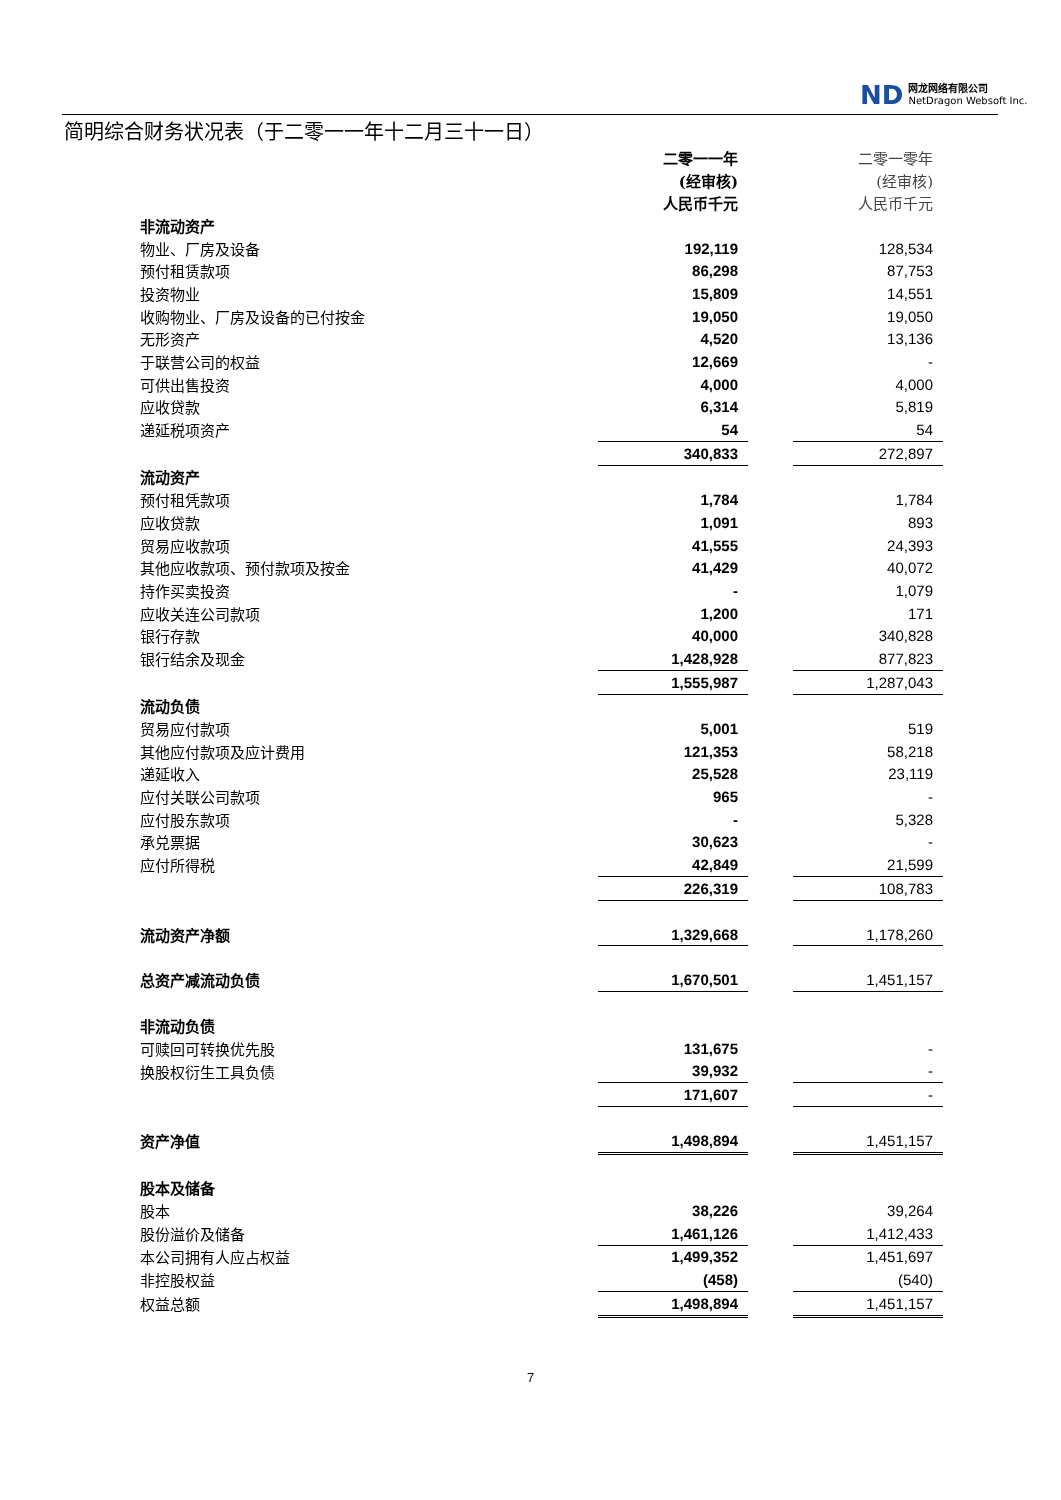ND 网龙网络有限公司
NetDragon Websoft Inc.
简明综合财务状况表（于二零一一年十二月三十一日）
| | 二零一一年 | | 二零一零年 |
| | (经审核) | | (经审核) |
| | 人民币千元 | | 人民币千元 |
| 非流动资产 | | | |
| 物业、厂房及设备 | 192,119 | | 128,534 |
| 预付租赁款项 | 86,298 | | 87,753 |
| 投资物业 | 15,809 | | 14,551 |
| 收购物业、厂房及设备的已付按金 | 19,050 | | 19,050 |
| 无形资产 | 4,520 | | 13,136 |
| 于联营公司的权益 | 12,669 | | - |
| 可供出售投资 | 4,000 | | 4,000 |
| 应收贷款 | 6,314 | | 5,819 |
| 递延税项资产 | 54 | | 54 |
| | 340,833 | | 272,897 |
| 流动资产 | | | |
| 预付租凭款项 | 1,784 | | 1,784 |
| 应收贷款 | 1,091 | | 893 |
| 贸易应收款项 | 41,555 | | 24,393 |
| 其他应收款项、预付款项及按金 | 41,429 | | 40,072 |
| 持作买卖投资 | - | | 1,079 |
| 应收关连公司款项 | 1,200 | | 171 |
| 银行存款 | 40,000 | | 340,828 |
| 银行结余及现金 | 1,428,928 | | 877,823 |
| | 1,555,987 | | 1,287,043 |
| 流动负债 | | | |
| 贸易应付款项 | 5,001 | | 519 |
| 其他应付款项及应计费用 | 121,353 | | 58,218 |
| 递延收入 | 25,528 | | 23,119 |
| 应付关联公司款项 | 965 | | - |
| 应付股东款项 | - | | 5,328 |
| 承兑票据 | 30,623 | | - |
| 应付所得税 | 42,849 | | 21,599 |
| | 226,319 | | 108,783 |
| 流动资产净额 | 1,329,668 | | 1,178,260 |
| 总资产减流动负债 | 1,670,501 | | 1,451,157 |
| 非流动负债 | | | |
| 可赎回可转换优先股 | 131,675 | | - |
| 换股权衍生工具负债 | 39,932 | | - |
| | 171,607 | | - |
| 资产净值 | 1,498,894 | | 1,451,157 |
| 股本及储备 | | | |
| 股本 | 38,226 | | 39,264 |
| 股份溢价及储备 | 1,461,126 | | 1,412,433 |
| 本公司拥有人应占权益 | 1,499,352 | | 1,451,697 |
| 非控股权益 | (458) | | (540) |
| 权益总额 | 1,498,894 | | 1,451,157 |
7